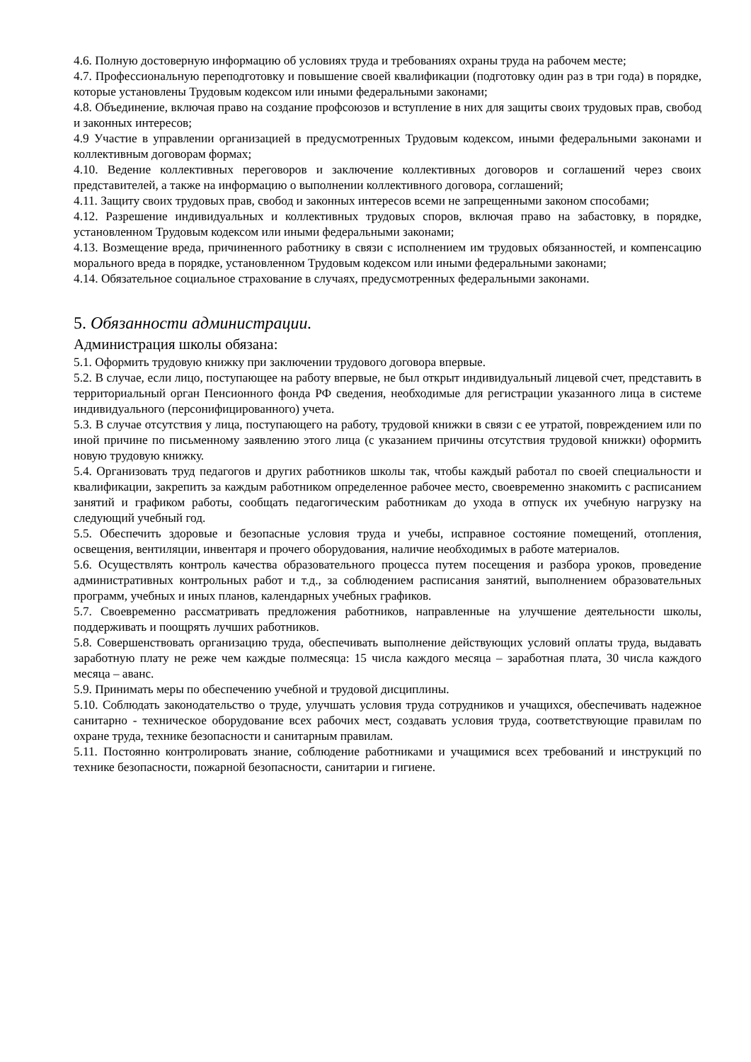4.6. Полную достоверную информацию об условиях труда и требованиях охраны труда на рабочем месте;
4.7. Профессиональную переподготовку и повышение своей квалификации (подготовку один раз в три года) в порядке, которые установлены Трудовым кодексом или иными федеральными законами;
4.8. Объединение, включая право на создание профсоюзов и вступление в них для защиты своих трудовых прав, свобод и законных интересов;
4.9 Участие в управлении организацией в предусмотренных Трудовым кодексом, иными федеральными законами и коллективным договорам формах;
4.10. Ведение коллективных переговоров и заключение коллективных договоров и соглашений через своих представителей, а также на информацию о выполнении коллективного договора, соглашений;
4.11. Защиту своих трудовых прав, свобод и законных интересов всеми не запрещенными законом способами;
4.12. Разрешение индивидуальных и коллективных трудовых споров, включая право на забастовку, в порядке, установленном Трудовым кодексом или иными федеральными законами;
4.13. Возмещение вреда, причиненного работнику в связи с исполнением им трудовых обязанностей, и компенсацию морального вреда в порядке, установленном Трудовым кодексом или иными федеральными законами;
4.14. Обязательное социальное страхование в случаях, предусмотренных федеральными законами.
5. Обязанности администрации.
Администрация школы обязана:
5.1. Оформить трудовую книжку при заключении трудового договора впервые.
5.2. В случае, если лицо, поступающее на работу впервые, не был открыт индивидуальный лицевой счет, представить в территориальный орган Пенсионного фонда РФ сведения, необходимые для регистрации указанного лица в системе индивидуального (персонифицированного) учета.
5.3. В случае отсутствия у лица, поступающего на работу, трудовой книжки в связи с ее утратой, повреждением или по иной причине по письменному заявлению этого лица (с указанием причины отсутствия трудовой книжки) оформить новую трудовую книжку.
5.4. Организовать труд педагогов и других работников школы так, чтобы каждый работал по своей специальности и квалификации, закрепить за каждым работником определенное рабочее место, своевременно знакомить с расписанием занятий и графиком работы, сообщать педагогическим работникам до ухода в отпуск их учебную нагрузку на следующий учебный год.
5.5. Обеспечить здоровые и безопасные условия труда и учебы, исправное состояние помещений, отопления, освещения, вентиляции, инвентаря и прочего оборудования, наличие необходимых в работе материалов.
5.6. Осуществлять контроль качества образовательного процесса путем посещения и разбора уроков, проведение административных контрольных работ и т.д., за соблюдением расписания занятий, выполнением образовательных программ, учебных и иных планов, календарных учебных графиков.
5.7. Своевременно рассматривать предложения работников, направленные на улучшение деятельности школы, поддерживать и поощрять лучших работников.
5.8. Совершенствовать организацию труда, обеспечивать выполнение действующих условий оплаты труда, выдавать заработную плату не реже чем каждые полмесяца: 15 числа каждого месяца – заработная плата, 30 числа каждого месяца – аванс.
5.9. Принимать меры по обеспечению учебной и трудовой дисциплины.
5.10. Соблюдать законодательство о труде, улучшать условия труда сотрудников и учащихся, обеспечивать надежное санитарно - техническое оборудование всех рабочих мест, создавать условия труда, соответствующие правилам по охране труда, технике безопасности и санитарным правилам.
5.11. Постоянно контролировать знание, соблюдение работниками и учащимися всех требований и инструкций по технике безопасности, пожарной безопасности, санитарии и гигиене.